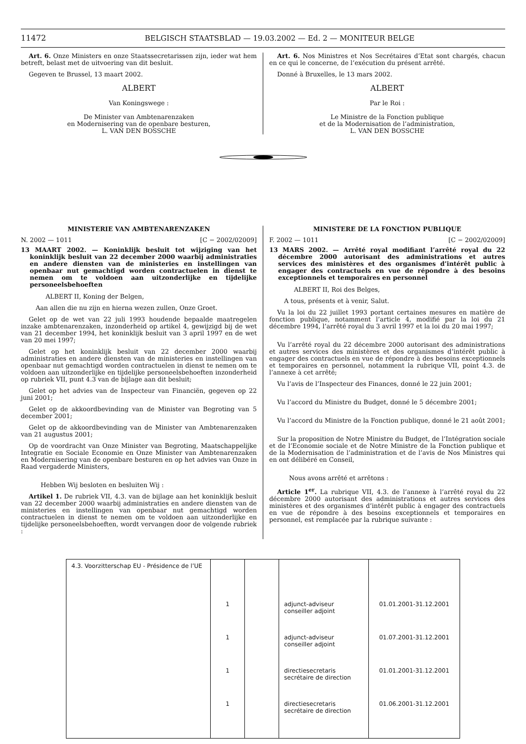11472 BELGISCH STAATSBLAD — 19.03.2002 — Ed. 2 — MONITEUR BELGE
Art. 6. Onze Ministers en onze Staatssecretarissen zijn, ieder wat hem betreft, belast met de uitvoering van dit besluit.
Gegeven te Brussel, 13 maart 2002.
ALBERT
Van Koningswege :
De Minister van Ambtenarenzaken
en Modernisering van de openbare besturen,
L. VAN DEN BOSSCHE
Art. 6. Nos Ministres et Nos Secrétaires d’Etat sont chargés, chacun en ce qui le concerne, de l’exécution du présent arrêté.
Donné à Bruxelles, le 13 mars 2002.
ALBERT
Par le Roi :
Le Ministre de la Fonction publique
et de la Modernisation de l’administration,
L. VAN DEN BOSSCHE
MINISTERIE VAN AMBTENARENZAKEN
N. 2002 — 1011 [C − 2002/02009]
13 MAART 2002. — Koninklijk besluit tot wijziging van het koninklijk besluit van 22 december 2000 waarbij administraties en andere diensten van de ministeries en instellingen van openbaar nut gemachtigd worden contractuelen in dienst te nemen om te voldoen aan uitzonderlijke en tijdelijke personeelsbehoeften
ALBERT II, Koning der Belgen,
Aan allen die nu zijn en hierna wezen zullen, Onze Groet.
Gelet op de wet van 22 juli 1993 houdende bepaalde maatregelen inzake ambtenarenzaken, inzonderheid op artikel 4, gewijzigd bij de wet van 21 december 1994, het koninklijk besluit van 3 april 1997 en de wet van 20 mei 1997;
Gelet op het koninklijk besluit van 22 december 2000 waarbij administraties en andere diensten van de ministeries en instellingen van openbaar nut gemachtigd worden contractuelen in dienst te nemen om te voldoen aan uitzonderlijke en tijdelijke personeelsbehoeften inzonderheid op rubriek VII, punt 4.3 van de bijlage aan dit besluit;
Gelet op het advies van de Inspecteur van Financiën, gegeven op 22 juni 2001;
Gelet op de akkoordbevinding van de Minister van Begroting van 5 december 2001;
Gelet op de akkoordbevinding van de Minister van Ambtenarenzaken van 21 augustus 2001;
Op de voordracht van Onze Minister van Begroting, Maatschappelijke Integratie en Sociale Economie en Onze Minister van Ambtenarenzaken en Modernisering van de openbare besturen en op het advies van Onze in Raad vergaderde Ministers,
Hebben Wij besloten en besluiten Wij :
Artikel 1. De rubriek VII, 4.3. van de bijlage aan het koninklijk besluit van 22 december 2000 waarbij administraties en andere diensten van de ministeries en instellingen van openbaar nut gemachtigd worden contractuelen in dienst te nemen om te voldoen aan uitzonderlijke en tijdelijke personeelsbehoeften, wordt vervangen door de volgende rubriek :
MINISTERE DE LA FONCTION PUBLIQUE
F. 2002 — 1011 [C − 2002/02009]
13 MARS 2002. — Arrêté royal modifiant l’arrêté royal du 22 décembre 2000 autorisant des administrations et autres services des ministères et des organismes d’intérêt public à engager des contractuels en vue de répondre à des besoins exceptionnels et temporaires en personnel
ALBERT II, Roi des Belges,
A tous, présents et à venir, Salut.
Vu la loi du 22 juillet 1993 portant certaines mesures en matière de fonction publique, notamment l’article 4, modifié par la loi du 21 décembre 1994, l’arrêté royal du 3 avril 1997 et la loi du 20 mai 1997;
Vu l’arrêté royal du 22 décembre 2000 autorisant des administrations et autres services des ministères et des organismes d’intérêt public à engager des contractuels en vue de répondre à des besoins exceptionnels et temporaires en personnel, notamment la rubrique VII, point 4.3. de l’annexe à cet arrêté;
Vu l’avis de l’Inspecteur des Finances, donné le 22 juin 2001;
Vu l’accord du Ministre du Budget, donné le 5 décembre 2001;
Vu l’accord du Ministre de la Fonction publique, donné le 21 août 2001;
Sur la proposition de Notre Ministre du Budget, de l’Intégration sociale et de l’Economie sociale et de Notre Ministre de la Fonction publique et de la Modernisation de l’administration et de l’avis de Nos Ministres qui en ont délibéré en Conseil,
Nous avons arrêté et arrêtons :
Article 1<sup>er</sup>. La rubrique VII, 4.3. de l’annexe à l’arrêté royal du 22 décembre 2000 autorisant des administrations et autres services des ministères et des organismes d’intérêt public à engager des contractuels en vue de répondre à des besoins exceptionnels et temporaires en personnel, est remplacée par la rubrique suivante :
| 4.3. Voorzitterschap EU - Présidence de l’UE | | | | |
| | 1 | | adjunct-adviseur conseiller adjoint | 01.01.2001-31.12.2001 |
| | 1 | | adjunct-adviseur conseiller adjoint | 01.07.2001-31.12.2001 |
| | 1 | | directiesecretaris secrétaire de direction | 01.01.2001-31.12.2001 |
| | 1 | | directiesecretaris secrétaire de direction | 01.06.2001-31.12.2001 |